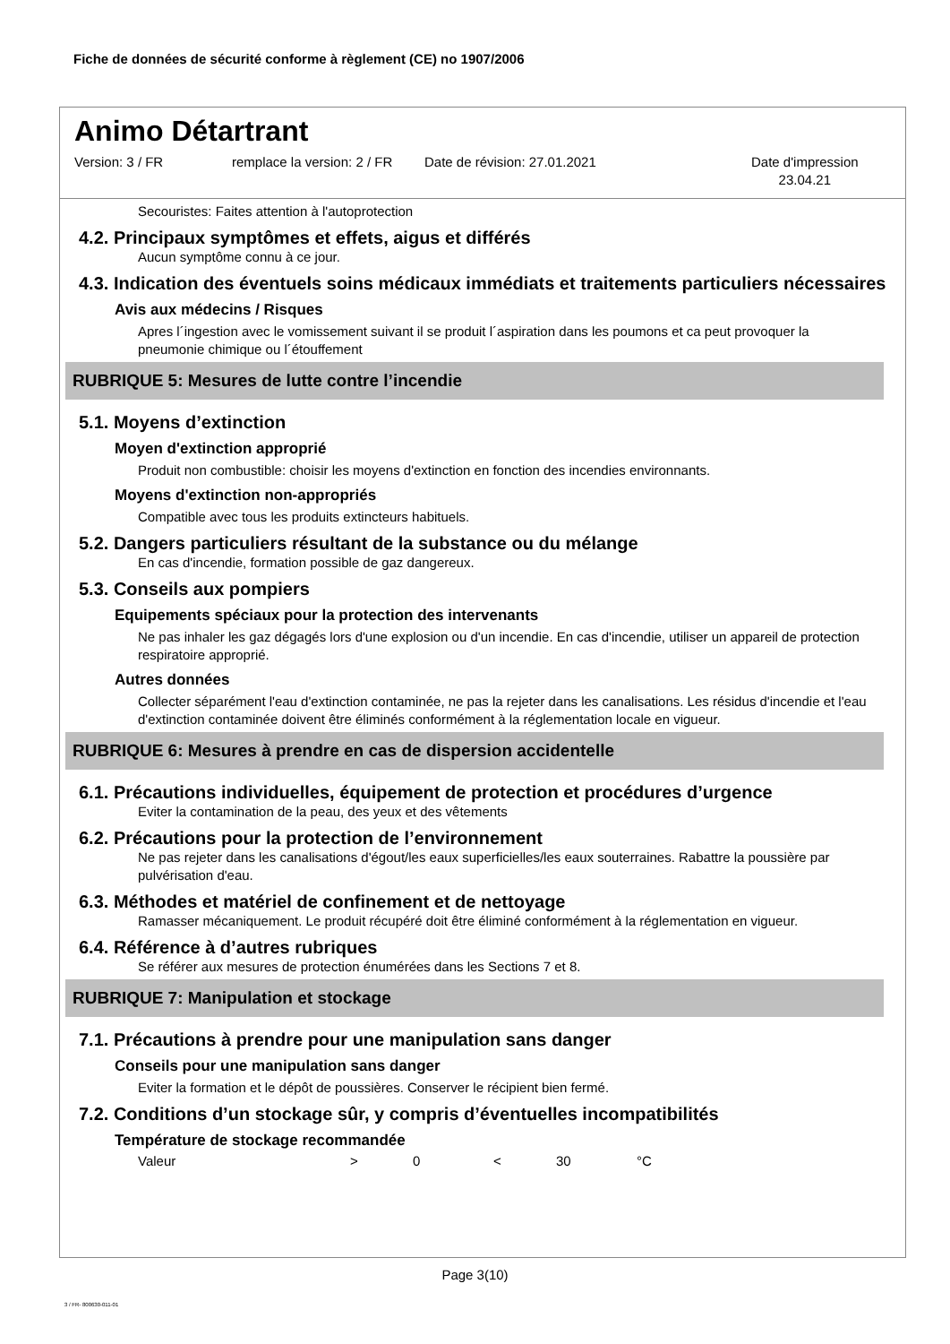Fiche de données de sécurité conforme à règlement (CE) no 1907/2006
Animo Détartrant
Version: 3 / FR remplace la version: 2 / FR
Date de révision: 27.01.2021 Date d'impression
23.04.21
Secouristes: Faites attention à l'autoprotection
4.2. Principaux symptômes et effets, aigus et différés
Aucun symptôme connu à ce jour.
4.3. Indication des éventuels soins médicaux immédiats et traitements particuliers nécessaires
Avis aux médecins / Risques
Apres l´ingestion avec le vomissement suivant il se produit l´aspiration dans les poumons et ca peut provoquer la pneumonie chimique ou l´étouffement
RUBRIQUE 5: Mesures de lutte contre l’incendie
5.1. Moyens d’extinction
Moyen d'extinction approprié
Produit non combustible: choisir les moyens d'extinction en fonction des incendies environnants.
Moyens d'extinction non-appropriés
Compatible avec tous les produits extincteurs habituels.
5.2. Dangers particuliers résultant de la substance ou du mélange
En cas d'incendie, formation possible de gaz dangereux.
5.3. Conseils aux pompiers
Equipements spéciaux pour la protection des intervenants
Ne pas inhaler les gaz dégagés lors d'une explosion ou d'un incendie. En cas d'incendie, utiliser un appareil de protection respiratoire approprié.
Autres données
Collecter séparément l'eau d'extinction contaminée, ne pas la rejeter dans les canalisations. Les résidus d'incendie et l'eau d'extinction contaminée doivent être éliminés conformément à la réglementation locale en vigueur.
RUBRIQUE 6: Mesures à prendre en cas de dispersion accidentelle
6.1. Précautions individuelles, équipement de protection et procédures d’urgence
Eviter la contamination de la peau, des yeux et des vêtements
6.2. Précautions pour la protection de l’environnement
Ne pas rejeter dans les canalisations d'égout/les eaux superficielles/les eaux souterraines. Rabattre la poussière par pulvérisation d'eau.
6.3. Méthodes et matériel de confinement et de nettoyage
Ramasser mécaniquement. Le produit récupéré doit être éliminé conformément à la réglementation en vigueur.
6.4. Référence à d’autres rubriques
Se référer aux mesures de protection énumérées dans les Sections 7 et 8.
RUBRIQUE 7: Manipulation et stockage
7.1. Précautions à prendre pour une manipulation sans danger
Conseils pour une manipulation sans danger
Eviter la formation et le dépôt de poussières. Conserver le récipient bien fermé.
7.2. Conditions d’un stockage sûr, y compris d’éventuelles incompatibilités
Température de stockage recommandée
| Valeur | > | 0 | < | 30 | °C |
Page 3(10)
3 / FR- 800630-011-01